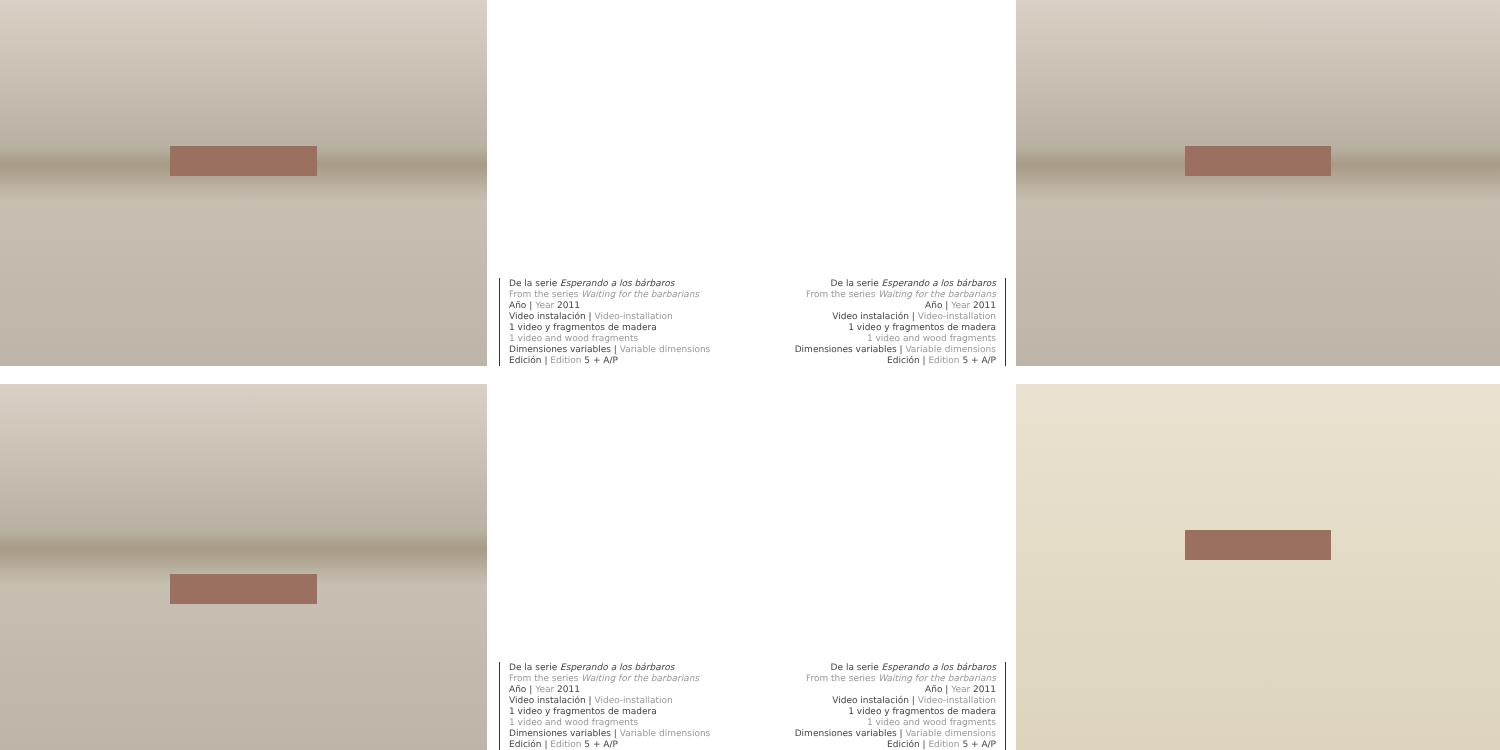De la serie Esperando a los bárbaros
From the series Waiting for the barbarians
Año | Year 2011
Video instalación | Video-installation
1 video y fragmentos de madera
1 video and wood fragments
Dimensiones variables | Variable dimensions
Edición | Edition 5 + A/P
De la serie Esperando a los bárbaros
From the series Waiting for the barbarians
Año | Year 2011
Video instalación | Video-installation
1 video y fragmentos de madera
1 video and wood fragments
Dimensiones variables | Variable dimensions
Edición | Edition 5 + A/P
De la serie Esperando a los bárbaros
From the series Waiting for the barbarians
Año | Year 2011
Video instalación | Video-installation
1 video y fragmentos de madera
1 video and wood fragments
Dimensiones variables | Variable dimensions
Edición | Edition 5 + A/P
De la serie Esperando a los bárbaros
From the series Waiting for the barbarians
Año | Year 2011
Video instalación | Video-installation
1 video y fragmentos de madera
1 video and wood fragments
Dimensiones variables | Variable dimensions
Edición | Edition 5 + A/P